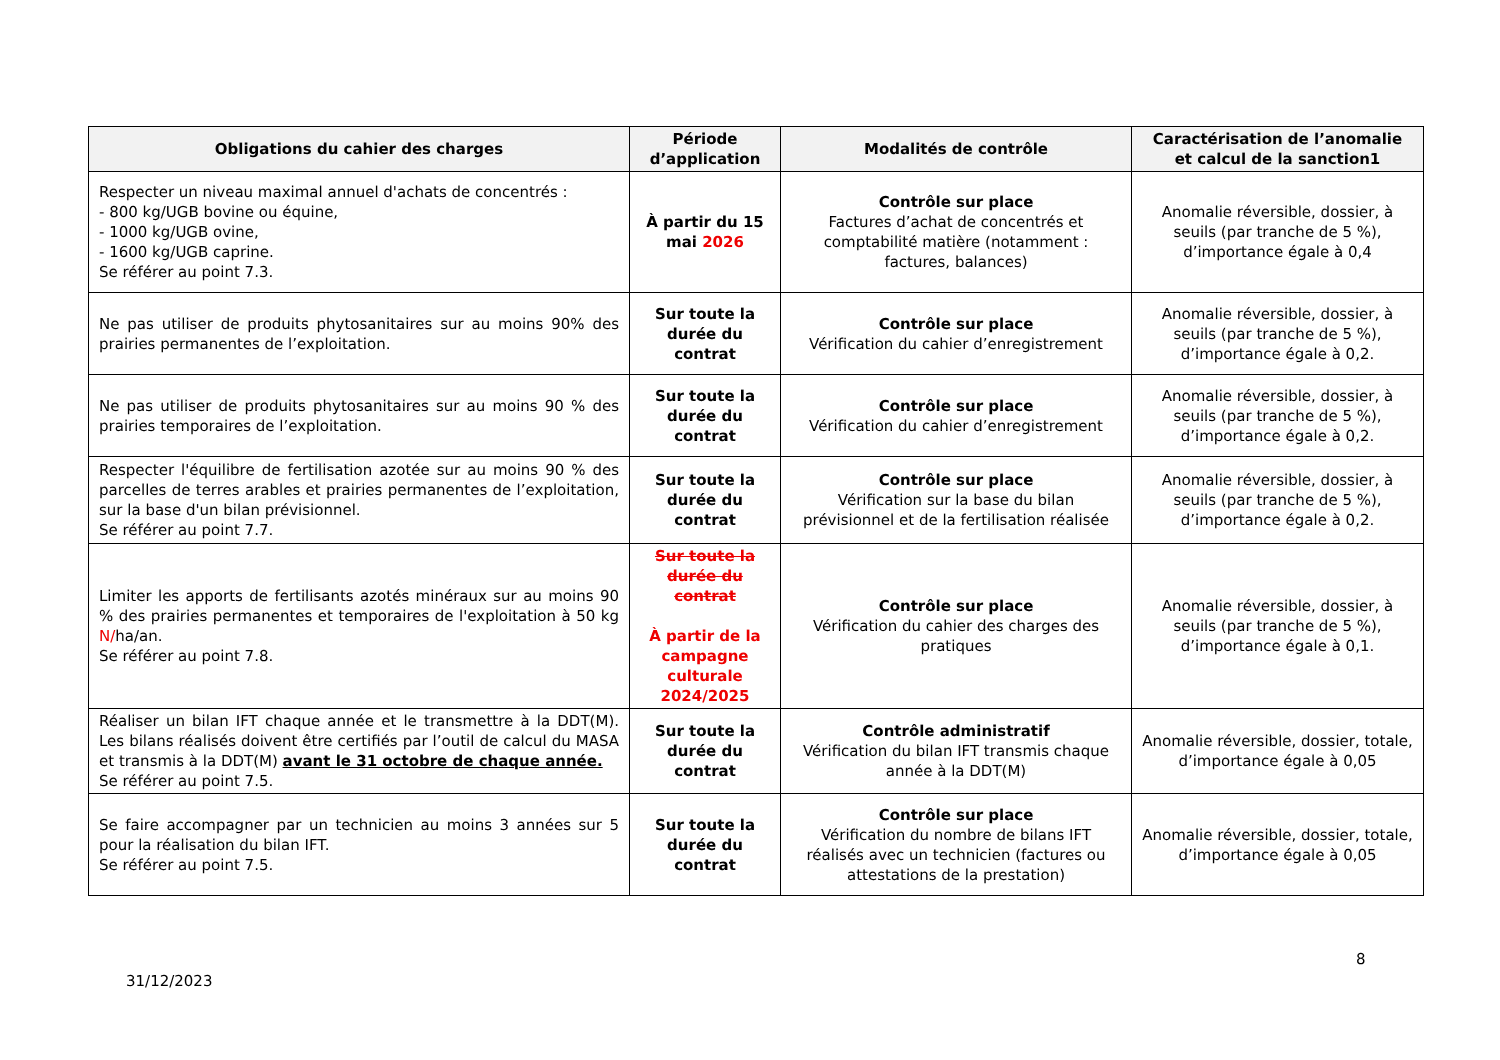| Obligations du cahier des charges | Période d’application | Modalités de contrôle | Caractérisation de l’anomalie et calcul de la sanction1 |
| --- | --- | --- | --- |
| Respecter un niveau maximal annuel d'achats de concentrés : - 800 kg/UGB bovine ou équine, - 1000 kg/UGB ovine, - 1600 kg/UGB caprine. Se référer au point 7.3. | À partir du 15 mai 2026 | Contrôle sur place Factures d’achat de concentrés et comptabilité matière (notamment : factures, balances) | Anomalie réversible, dossier, à seuils (par tranche de 5 %), d’importance égale à 0,4 |
| Ne pas utiliser de produits phytosanitaires sur au moins 90% des prairies permanentes de l’exploitation. | Sur toute la durée du contrat | Contrôle sur place Vérification du cahier d’enregistrement | Anomalie réversible, dossier, à seuils (par tranche de 5 %), d’importance égale à 0,2. |
| Ne pas utiliser de produits phytosanitaires sur au moins 90 % des prairies temporaires de l’exploitation. | Sur toute la durée du contrat | Contrôle sur place Vérification du cahier d’enregistrement | Anomalie réversible, dossier, à seuils (par tranche de 5 %), d’importance égale à 0,2. |
| Respecter l'équilibre de fertilisation azotée sur au moins 90 % des parcelles de terres arables et prairies permanentes de l’exploitation, sur la base d'un bilan prévisionnel. Se référer au point 7.7. | Sur toute la durée du contrat | Contrôle sur place Vérification sur la base du bilan prévisionnel et de la fertilisation réalisée | Anomalie réversible, dossier, à seuils (par tranche de 5 %), d’importance égale à 0,2. |
| Limiter les apports de fertilisants azotés minéraux sur au moins 90 % des prairies permanentes et temporaires de l'exploitation à 50 kg N/ ha/an. Se référer au point 7.8. | Sur toute la durée du contrat À partir de la campagne culturale 2024/2025 | Contrôle sur place Vérification du cahier des charges des pratiques | Anomalie réversible, dossier, à seuils (par tranche de 5 %), d’importance égale à 0,1. |
| Réaliser un bilan IFT chaque année et le transmettre à la DDT(M). Les bilans réalisés doivent être certifiés par l’outil de calcul du MASA et transmis à la DDT(M) avant le 31 octobre de chaque année. Se référer au point 7.5. | Sur toute la durée du contrat | Contrôle administratif Vérification du bilan IFT transmis chaque année à la DDT(M) | Anomalie réversible, dossier, totale, d’importance égale à 0,05 |
| Se faire accompagner par un technicien au moins 3 années sur 5 pour la réalisation du bilan IFT. Se référer au point 7.5. | Sur toute la durée du contrat | Contrôle sur place Vérification du nombre de bilans IFT réalisés avec un technicien (factures ou attestations de la prestation) | Anomalie réversible, dossier, totale, d’importance égale à 0,05 |
8
31/12/2023